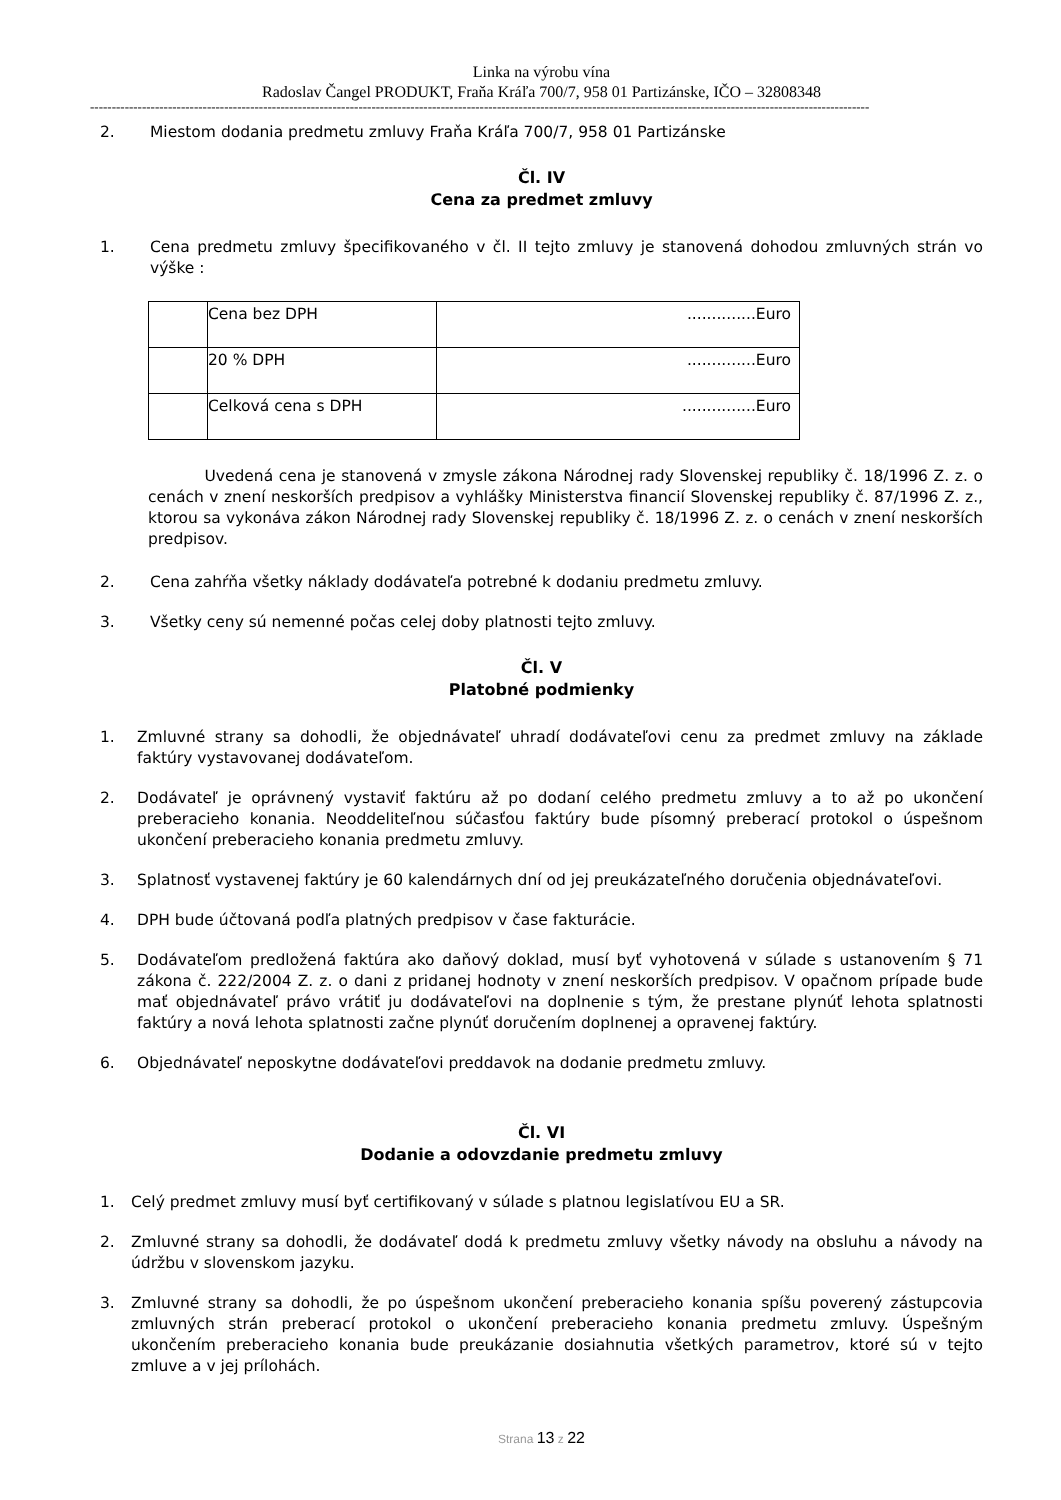Linka na výrobu vína
Radoslav Čangel PRODUKT, Fraňa Kráľa 700/7, 958 01 Partizánske, IČO – 32808348
------------------------------------------------------------------------------------------------------------------------------------------------------------------------------------
2. Miestom dodania predmetu zmluvy Fraňa Kráľa 700/7, 958 01 Partizánske
Čl. IV
Cena za predmet zmluvy
1. Cena predmetu zmluvy špecifikovaného v čl. II tejto zmluvy je stanovená dohodou zmluvných strán vo výške :
| | Cena bez DPH | ..............Euro |
| | 20 % DPH | ..............Euro |
| | Celková cena s DPH | ...............Euro |
Uvedená cena je stanovená v zmysle zákona Národnej rady Slovenskej republiky č. 18/1996 Z. z. o cenách v znení neskorších predpisov a vyhlášky Ministerstva financií Slovenskej republiky č. 87/1996 Z. z., ktorou sa vykonáva zákon Národnej rady Slovenskej republiky č. 18/1996 Z. z. o cenách v znení neskorších predpisov.
2. Cena zahŕňa všetky náklady dodávateľa potrebné k dodaniu predmetu zmluvy.
3. Všetky ceny sú nemenné počas celej doby platnosti tejto zmluvy.
Čl. V
Platobné podmienky
1. Zmluvné strany sa dohodli, že objednávateľ uhradí dodávateľovi cenu za predmet zmluvy na základe faktúry vystavovanej dodávateľom.
2. Dodávateľ je oprávnený vystaviť faktúru až po dodaní celého predmetu zmluvy a to až po ukončení preberacieho konania. Neoddeliteľnou súčasťou faktúry bude písomný preberací protokol o úspešnom ukončení preberacieho konania predmetu zmluvy.
3. Splatnosť vystavenej faktúry je 60 kalendárnych dní od jej preukázateľného doručenia objednávateľovi.
4. DPH bude účtovaná podľa platných predpisov v čase fakturácie.
5. Dodávateľom predložená faktúra ako daňový doklad, musí byť vyhotovená v súlade s ustanovením § 71 zákona č. 222/2004 Z. z. o dani z pridanej hodnoty v znení neskorších predpisov. V opačnom prípade bude mať objednávateľ právo vrátiť ju dodávateľovi na doplnenie s tým, že prestane plynúť lehota splatnosti faktúry a nová lehota splatnosti začne plynúť doručením doplnenej a opravenej faktúry.
6. Objednávateľ neposkytne dodávateľovi preddavok na dodanie predmetu zmluvy.
Čl. VI
Dodanie a odovzdanie predmetu zmluvy
1. Celý predmet zmluvy musí byť certifikovaný v súlade s platnou legislatívou EU a SR.
2. Zmluvné strany sa dohodli, že dodávateľ dodá k predmetu zmluvy všetky návody na obsluhu a návody na údržbu v slovenskom jazyku.
3. Zmluvné strany sa dohodli, že po úspešnom ukončení preberacieho konania spíšu poverený zástupcovia zmluvných strán preberací protokol o ukončení preberacieho konania predmetu zmluvy. Úspešným ukončením preberacieho konania bude preukázanie dosiahnutia všetkých parametrov, ktoré sú v tejto zmluve a v jej prílohách.
Strana 13 z 22